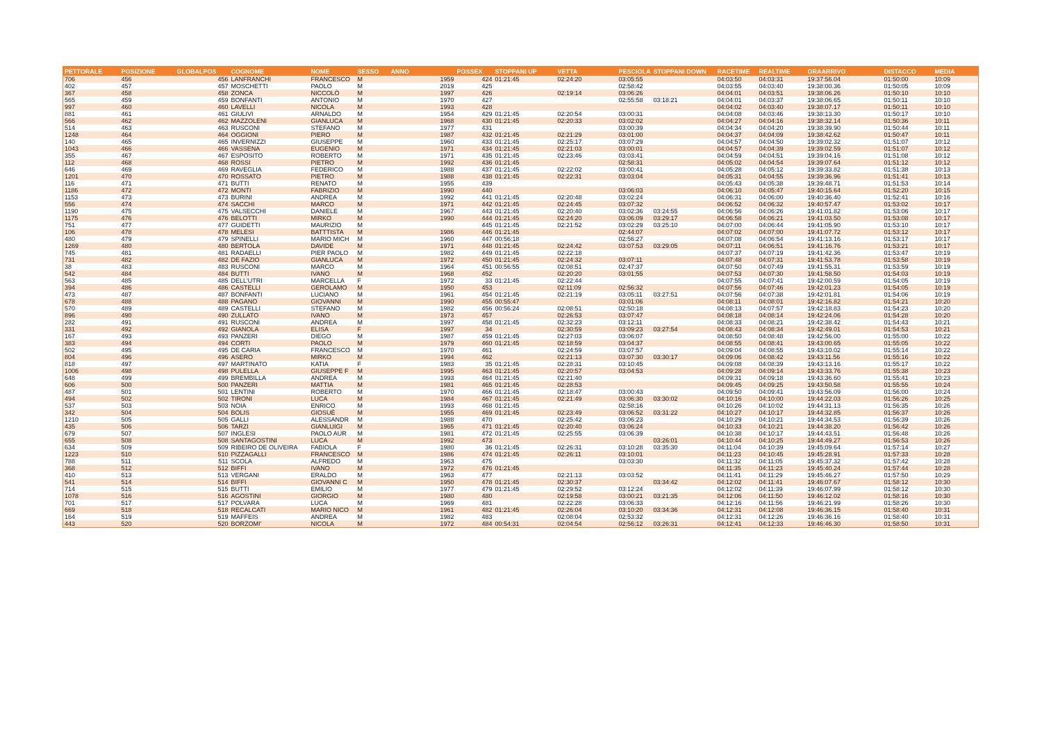| PETTORALE | POSIZIONE | GLOBALPOS | COGNOME | NOME | SESSO | ANNO | POSSEX | STOPPANI UP | VETTA | PESCIOLA | STOPPANI DOWN | RACETIME | REALTIME | ORAARRIVO | DISTACCO | MEDIA |
| --- | --- | --- | --- | --- | --- | --- | --- | --- | --- | --- | --- | --- | --- | --- | --- | --- |
| 706 | 456 | 456 | LANFRANCHI | FRANCESCO | M | 1959 | 424 | 01:21:45 | 02:24:20 | 03:05:55 | | 04:03:50 | 04:03:31 | 19:37:56.04 | 01:50:00 | 10:09 |
| 402 | 457 | 457 | MOSCHETTI | PAOLO | M | 2019 | 425 | | | 02:58:42 | | 04:03:55 | 04:03:40 | 19:38:00.36 | 01:50:05 | 10:09 |
| 367 | 458 | 458 | ZONCA | NICCOLÒ | M | 1997 | 426 | | 02:19:14 | 03:06:26 | | 04:04:01 | 04:03:51 | 19:38:06.26 | 01:50:10 | 10:10 |
| 565 | 459 | 459 | BONFANTI | ANTONIO | M | 1970 | 427 | | | 02:55:58 | 03:18:21 | 04:04:01 | 04:03:37 | 19:38:06.65 | 01:50:11 | 10:10 |
| 997 | 460 | 460 | LAVELLI | NICOLA | M | 1993 | 428 | | | | | 04:04:02 | 04:03:40 | 19:38:07.17 | 01:50:11 | 10:10 |
| 881 | 461 | 461 | GIULIVI | ARNALDO | M | 1954 | 429 | 01:21:45 | 02:20:54 | 03:00:31 | | 04:04:08 | 04:03:46 | 19:38:13.30 | 01:50:17 | 10:10 |
| 566 | 462 | 462 | MAZZOLENI | GIANLUCA | M | 1968 | 430 | 01:21:45 | 02:20:33 | 03:02:02 | | 04:04:27 | 04:04:16 | 19:38:32.14 | 01:50:36 | 10:11 |
| 514 | 463 | 463 | RUSCONI | STEFANO | M | 1977 | 431 | | | 03:00:39 | | 04:04:34 | 04:04:20 | 19:38:39.90 | 01:50:44 | 10:11 |
| 1248 | 464 | 464 | OGGIONI | PIERO | M | 1987 | 432 | 01:21:45 | 02:21:29 | 03:01:00 | | 04:04:37 | 04:04:09 | 19:38:42.62 | 01:50:47 | 10:11 |
| 140 | 465 | 465 | INVERNIZZI | GIUSEPPE | M | 1960 | 433 | 01:21:45 | 02:25:17 | 03:07:29 | | 04:04:57 | 04:04:50 | 19:39:02.32 | 01:51:07 | 10:12 |
| 1043 | 466 | 466 | VASSENA | EUGENIO | M | 1971 | 434 | 01:21:45 | 02:21:03 | 03:00:01 | | 04:04:57 | 04:04:39 | 19:39:02.59 | 01:51:07 | 10:12 |
| 355 | 467 | 467 | ESPOSITO | ROBERTO | M | 1971 | 435 | 01:21:45 | 02:23:46 | 03:03:41 | | 04:04:59 | 04:04:51 | 19:39:04.16 | 01:51:08 | 10:12 |
| 112 | 468 | 468 | ROSSI | PIETRO | M | 1992 | 436 | 01:21:45 | | 02:58:31 | | 04:05:02 | 04:04:54 | 19:39:07.64 | 01:51:12 | 10:12 |
| 646 | 469 | 469 | RAVEGLIA | FEDERICO | M | 1988 | 437 | 01:21:45 | 02:22:02 | 03:00:41 | | 04:05:28 | 04:05:12 | 19:39:33.82 | 01:51:38 | 10:13 |
| 1201 | 470 | 470 | ROSSATO | PIETRO | M | 1988 | 438 | 01:21:45 | 02:22:31 | 03:03:04 | | 04:05:31 | 04:04:55 | 19:39:36.96 | 01:51:41 | 10:13 |
| 116 | 471 | 471 | BUTTI | RENATO | M | 1955 | 439 | | | | | 04:05:43 | 04:05:38 | 19:39:48.71 | 01:51:53 | 10:14 |
| 1186 | 472 | 472 | MONTI | FABRIZIO | M | 1990 | 440 | | | 03:06:03 | | 04:06:10 | 04:05:47 | 19:40:15.64 | 01:52:20 | 10:15 |
| 1153 | 473 | 473 | BURINI | ANDREA | M | 1992 | 441 | 01:21:45 | 02:20:48 | 03:02:24 | | 04:06:31 | 04:06:00 | 19:40:36.40 | 01:52:41 | 10:16 |
| 556 | 474 | 474 | SACCHI | MARCO | M | 1971 | 442 | 01:21:45 | 02:24:45 | 03:07:32 | | 04:06:52 | 04:06:32 | 19:40:57.47 | 01:53:02 | 10:17 |
| 1190 | 475 | 475 | VALSECCHI | DANIELE | M | 1967 | 443 | 01:21:45 | 02:20:40 | 03:02:36 | 03:24:55 | 04:06:56 | 04:06:26 | 19:41:01.82 | 01:53:06 | 10:17 |
| 1175 | 476 | 476 | BELOTTI | MIRKO | M | 1990 | 444 | 01:21:45 | 02:24:20 | 03:06:09 | 03:29:17 | 04:06:58 | 04:06:21 | 19:41:03.50 | 01:53:08 | 10:17 |
| 751 | 477 | 477 | GUIDETTI | MAURIZIO | M | | 445 | 01:21:45 | 02:21:52 | 03:02:29 | 03:25:10 | 04:07:00 | 04:06:44 | 19:41:05.90 | 01:53:10 | 10:17 |
| 106 | 478 | 478 | MELESI | BATTTISTA | M | 1986 | 446 | 01:21:45 | | 02:44:07 | | 04:07:02 | 04:07:00 | 19:41:07.72 | 01:53:12 | 10:17 |
| 480 | 479 | 479 | SPINELLI | MARIO MICH | M | 1960 | 447 | 00:56:18 | | 02:56:27 | | 04:07:08 | 04:06:54 | 19:41:13.16 | 01:53:17 | 10:17 |
| 1269 | 480 | 480 | BERTOLA | DAVIDE | M | 1971 | 448 | 01:21:45 | 02:24:42 | 03:07:53 | 03:29:05 | 04:07:11 | 04:06:51 | 19:41:16.76 | 01:53:21 | 10:17 |
| 745 | 481 | 481 | RADAELLI | PIER PAOLO | M | 1982 | 449 | 01:21:45 | 02:22:18 | | | 04:07:37 | 04:07:19 | 19:41:42.36 | 01:53:47 | 10:19 |
| 731 | 482 | 482 | DE FAZIO | GIANLUCA | M | 1972 | 450 | 01:21:45 | 02:24:32 | 03:07:11 | | 04:07:48 | 04:07:31 | 19:41:53.78 | 01:53:58 | 10:19 |
| 38 | 483 | 483 | RUSCONI | MARCO | M | 1964 | 451 | 00:56:55 | 02:08:51 | 02:47:37 | | 04:07:50 | 04:07:49 | 19:41:55.31 | 01:53:59 | 10:19 |
| 542 | 484 | 484 | BUTTI | IVANO | M | 1968 | 452 | | 02:20:20 | 03:01:55 | | 04:07:53 | 04:07:30 | 19:41:58.50 | 01:54:03 | 10:19 |
| 563 | 485 | 485 | DELL'UTRI | MARCELLA | F | 1972 | 33 | 01:21:45 | 02:22:44 | | | 04:07:55 | 04:07:41 | 19:42:00.59 | 01:54:05 | 10:19 |
| 394 | 486 | 486 | CASTELLI | GEROLAMO | M | 1950 | 453 | | 02:11:09 | 02:56:32 | | 04:07:56 | 04:07:46 | 19:42:01.23 | 01:54:05 | 10:19 |
| 473 | 487 | 487 | BONFANTI | LUCIANO | M | 1961 | 454 | 01:21:45 | 02:21:19 | 03:05:11 | 03:27:51 | 04:07:56 | 04:07:38 | 19:42:01.81 | 01:54:06 | 10:19 |
| 678 | 488 | 488 | PAGANO | GIOVANNI | M | 1990 | 455 | 00:55:47 | | 03:01:06 | | 04:08:11 | 04:08:01 | 19:42:16.82 | 01:54:21 | 10:20 |
| 570 | 489 | 489 | CASTELLI | STEFANO | M | 1982 | 456 | 00:56:24 | 02:08:51 | 02:50:18 | | 04:08:13 | 04:07:57 | 19:42:18.83 | 01:54:23 | 10:20 |
| 896 | 490 | 490 | ZULLATO | IVANO | M | 1973 | 457 | | 02:26:53 | 03:07:47 | | 04:08:18 | 04:08:14 | 19:42:24.06 | 01:54:28 | 10:20 |
| 282 | 491 | 491 | RUSCONI | ANDREA | M | 1997 | 458 | 01:21:45 | 02:32:23 | 03:12:11 | | 04:08:33 | 04:08:21 | 19:42:38.42 | 01:54:43 | 10:21 |
| 331 | 492 | 492 | GIANOLA | ELISA | F | 1997 | 34 | | 02:30:59 | 03:09:23 | 03:27:54 | 04:08:43 | 04:08:34 | 19:42:49.01 | 01:54:53 | 10:21 |
| 167 | 493 | 493 | PANZERI | DIEGO | M | 1987 | 459 | 01:21:45 | 02:27:03 | 03:06:07 | | 04:08:50 | 04:08:48 | 19:42:56.00 | 01:55:00 | 10:22 |
| 383 | 494 | 494 | CORTI | PAOLO | M | 1979 | 460 | 01:21:45 | 02:18:59 | 03:04:37 | | 04:08:55 | 04:08:41 | 19:43:00.65 | 01:55:05 | 10:22 |
| 502 | 495 | 495 | DE CARIA | FRANCESCO | M | 1970 | 461 | | 02:24:59 | 03:07:57 | | 04:09:04 | 04:08:55 | 19:43:10.02 | 01:55:14 | 10:22 |
| 804 | 496 | 496 | ASERO | MIRKO | M | 1994 | 462 | | 02:21:13 | 03:07:30 | 03:30:17 | 04:09:06 | 04:08:42 | 19:43:11.56 | 01:55:16 | 10:22 |
| 818 | 497 | 497 | MARTINATO | KATIA | F | 1983 | 35 | 01:21:45 | 02:28:31 | 03:10:45 | | 04:09:08 | 04:08:39 | 19:43:13.16 | 01:55:17 | 10:22 |
| 1006 | 498 | 498 | PULELLA | GIUSEPPE F | M | 1995 | 463 | 01:21:45 | 02:20:57 | 03:04:53 | | 04:09:28 | 04:09:14 | 19:43:33.76 | 01:55:38 | 10:23 |
| 648 | 499 | 499 | BREMBILLA | ANDREA | M | 1993 | 464 | 01:21:45 | 02:21:40 | | | 04:09:31 | 04:09:18 | 19:43:36.60 | 01:55:41 | 10:23 |
| 606 | 500 | 500 | PANZERI | MATTIA | M | 1981 | 465 | 01:21:45 | 02:28:53 | | | 04:09:45 | 04:09:25 | 19:43:50.58 | 01:55:55 | 10:24 |
| 487 | 501 | 501 | LENTINI | ROBERTO | M | 1970 | 466 | 01:21:45 | 02:18:47 | 03:00:43 | | 04:09:50 | 04:09:41 | 19:43:56.09 | 01:56:00 | 10:24 |
| 494 | 502 | 502 | TIRONI | LUCA | M | 1984 | 467 | 01:21:45 | 02:21:49 | 03:06:30 | 03:30:02 | 04:10:16 | 04:10:00 | 19:44:22.03 | 01:56:26 | 10:25 |
| 537 | 503 | 503 | NOIA | ENRICO | M | 1993 | 468 | 01:21:45 | | 02:58:16 | | 04:10:26 | 04:10:02 | 19:44:31.13 | 01:56:35 | 10:26 |
| 342 | 504 | 504 | BOLIS | GIOSUÈ | M | 1955 | 469 | 01:21:45 | 02:23:49 | 03:06:52 | 03:31:22 | 04:10:27 | 04:10:17 | 19:44:32.85 | 01:56:37 | 10:26 |
| 1210 | 505 | 505 | GALLI | ALESSANDR | M | 1988 | 470 | | 02:25:42 | 03:06:23 | | 04:10:29 | 04:10:21 | 19:44:34.53 | 01:56:39 | 10:26 |
| 435 | 506 | 506 | TARZI | GIANLUIGI | M | 1965 | 471 | 01:21:45 | 02:20:40 | 03:06:24 | | 04:10:33 | 04:10:21 | 19:44:38.20 | 01:56:42 | 10:26 |
| 679 | 507 | 507 | INGLESI | PAOLO AUR | M | 1981 | 472 | 01:21:45 | 02:25:55 | 03:06:39 | | 04:10:38 | 04:10:17 | 19:44:43.51 | 01:56:48 | 10:26 |
| 655 | 508 | 508 | SANTAGOSTINI | LUCA | M | 1992 | 473 | | | | 03:26:01 | 04:10:44 | 04:10:25 | 19:44:49.27 | 01:56:53 | 10:26 |
| 634 | 509 | 509 | RIBEIRO DE OLIVEIRA | FABIOLA | F | 1980 | 36 | 01:21:45 | 02:26:31 | 03:10:28 | 03:35:30 | 04:11:04 | 04:10:39 | 19:45:09.64 | 01:57:14 | 10:27 |
| 1223 | 510 | 510 | PIZZAGALLI | FRANCESCO | M | 1986 | 474 | 01:21:45 | 02:26:11 | 03:10:01 | | 04:11:23 | 04:10:45 | 19:45:28.91 | 01:57:33 | 10:28 |
| 788 | 511 | 511 | SCOLA | ALFREDO | M | 1963 | 475 | | | 03:03:30 | | 04:11:32 | 04:11:05 | 19:45:37.32 | 01:57:42 | 10:28 |
| 368 | 512 | 512 | BIFFI | IVANO | M | 1972 | 476 | 01:21:45 | | | | 04:11:35 | 04:11:23 | 19:45:40.24 | 01:57:44 | 10:28 |
| 410 | 513 | 513 | VERGANI | ERALDO | M | 1963 | 477 | | 02:21:13 | 03:03:52 | | 04:11:41 | 04:11:29 | 19:45:46.27 | 01:57:50 | 10:29 |
| 541 | 514 | 514 | BIFFI | GIOVANNI C | M | 1950 | 478 | 01:21:45 | 02:30:37 | | 03:34:42 | 04:12:02 | 04:11:41 | 19:46:07.67 | 01:58:12 | 10:30 |
| 714 | 515 | 515 | BUTTI | EMILIO | M | 1977 | 479 | 01:21:45 | 02:29:52 | 03:12:24 | | 04:12:02 | 04:11:39 | 19:46:07.99 | 01:58:12 | 10:30 |
| 1078 | 516 | 516 | AGOSTINI | GIORGIO | M | 1980 | 480 | | 02:19:58 | 03:00:21 | 03:21:35 | 04:12:06 | 04:11:50 | 19:46:12.02 | 01:58:16 | 10:30 |
| 701 | 517 | 517 | POLVARA | LUCA | M | 1969 | 481 | | 02:22:28 | 03:06:33 | | 04:12:16 | 04:11:56 | 19:46:21.99 | 01:58:26 | 10:30 |
| 669 | 518 | 518 | RECALCATI | MARIO NICO | M | 1961 | 482 | 01:21:45 | 02:26:04 | 03:10:20 | 03:34:36 | 04:12:31 | 04:12:08 | 19:46:36.15 | 01:58:40 | 10:31 |
| 164 | 519 | 519 | MAFFEIS | ANDREA | M | 1982 | 483 | | 02:08:04 | 02:53:32 | | 04:12:31 | 04:12:26 | 19:46:36.16 | 01:58:40 | 10:31 |
| 443 | 520 | 520 | BORZOMI' | NICOLA | M | 1972 | 484 | 00:54:31 | 02:04:54 | 02:56:12 | 03:26:31 | 04:12:41 | 04:12:33 | 19:46:46.30 | 01:58:50 | 10:31 |